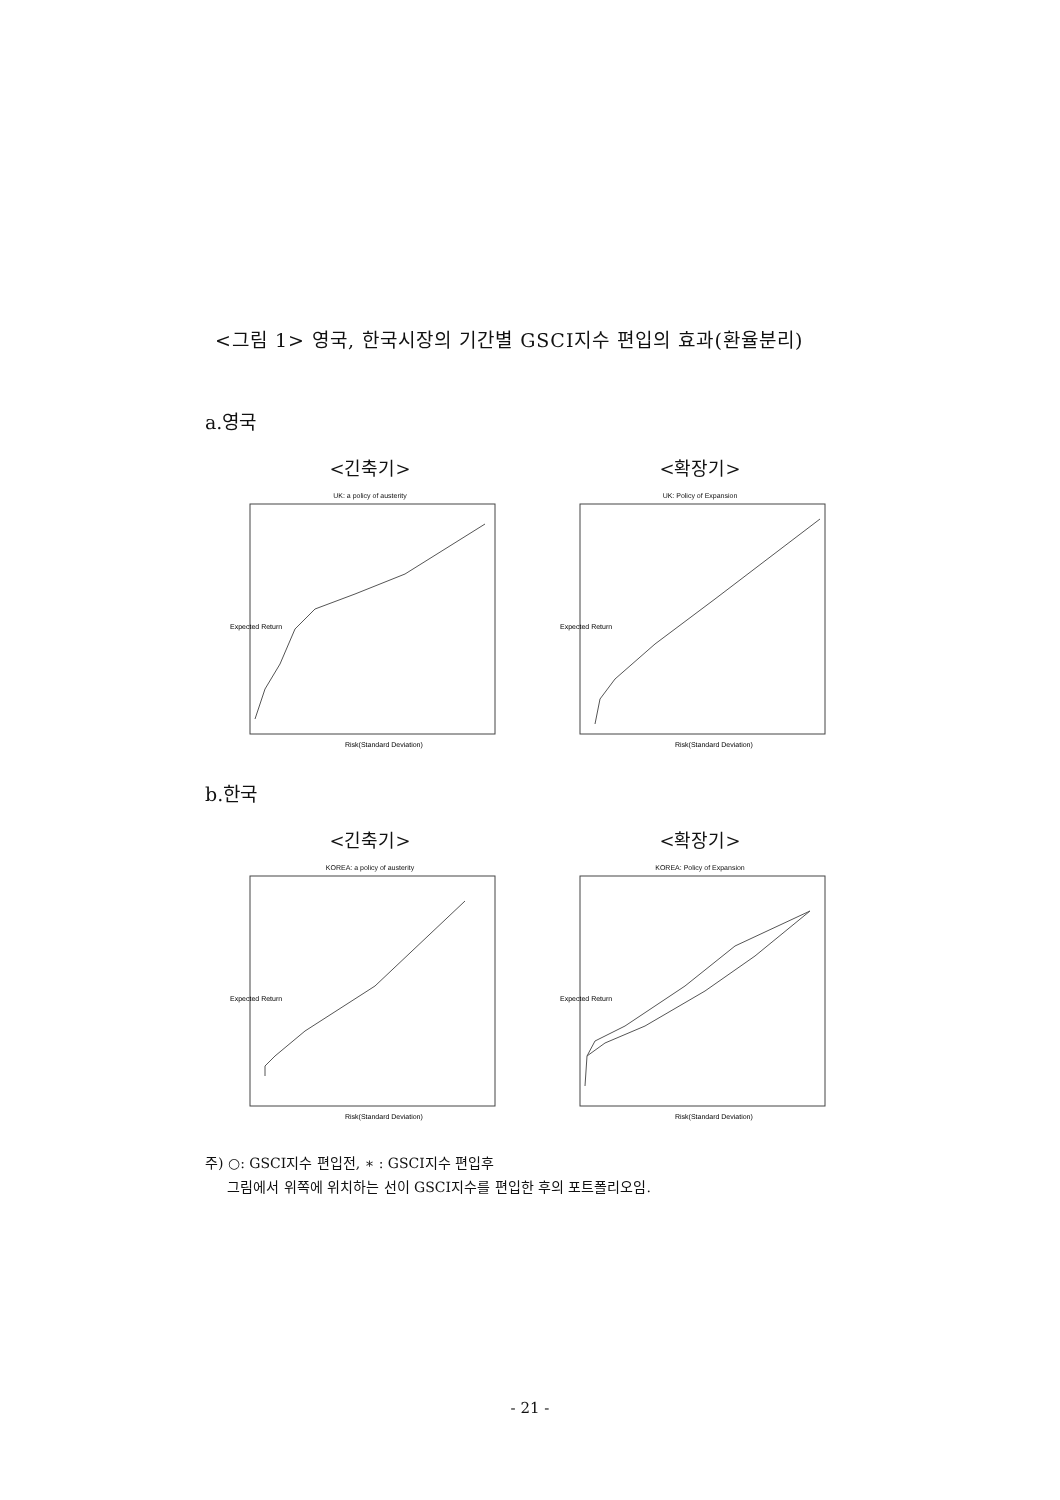<그림 1> 영국, 한국시장의 기간별 GSCI지수 편입의 효과(환율분리)
a.영국
<긴축기>
UK: a policy of austerity
Expected Return
Risk(Standard Deviation)
<확장기>
UK: Policy of Expansion
Expected Return
Risk(Standard Deviation)
b.한국
<긴축기>
KOREA: a policy of austerity
Expected Return
Risk(Standard Deviation)
<확장기>
KOREA: Policy of Expansion
Expected Return
Risk(Standard Deviation)
주) ○: GSCI지수 편입전, ∗ : GSCI지수 편입후
그림에서 위쪽에 위치하는 선이 GSCI지수를 편입한 후의 포트폴리오임.
- 21 -